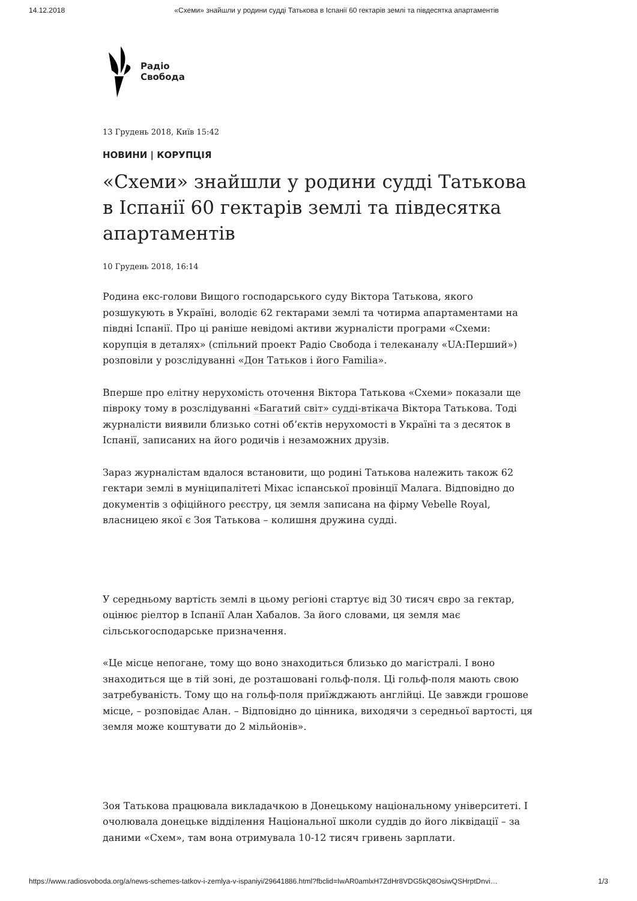14.12.2018 «Схеми» знайшли у родини судді Татькова в Іспанії 60 гектарів землі та півдесятка апартаментів
Радіо
Свобода
13 Грудень 2018, Київ 15:42
НОВИНИ | КОРУПЦІЯ
«Схеми» знайшли у родини судді Татькова в Іспанії 60 гектарів землі та півдесятка апартаментів
10 Грудень 2018, 16:14
Родина екс-голови Вищого господарського суду Віктора Татькова, якого розшукують в Україні, володіє 62 гектарами землі та чотирма апартаментами на півдні Іспанії. Про ці раніше невідомі активи журналісти програми «Схеми: корупція в деталях» (спільний проект Радіо Свобода і телеканалу «UA:Перший») розповіли у розслідуванні «Дон Татьков і його Familia».
Вперше про елітну нерухомість оточення Віктора Татькова «Схеми» показали ще півроку тому в розслідуванні «Багатий світ» судді-втікача Віктора Татькова. Тоді журналісти виявили близько сотні об’єктів нерухомості в Україні та з десяток в Іспанії, записаних на його родичів і незаможних друзів.
Зараз журналістам вдалося встановити, що родині Татькова належить також 62 гектари землі в муніципалітеті Міхас іспанської провінції Малага. Відповідно до документів з офіційного реєстру, ця земля записана на фірму Vebelle Royal, власницею якої є Зоя Татькова – колишня дружина судді.
У середньому вартість землі в цьому регіоні стартує від 30 тисяч євро за гектар, оцінює ріелтор в Іспанії Алан Хабалов. За його словами, ця земля має сільськогосподарське призначення.
«Це місце непогане, тому що воно знаходиться близько до магістралі. І воно знаходиться ще в тій зоні, де розташовані гольф-поля. Ці гольф-поля мають свою затребуваність. Тому що на гольф-поля приїжджають англійці. Це завжди грошове місце, – розповідає Алан. – Відповідно до цінника, виходячи з середньої вартості, ця земля може коштувати до 2 мільйонів».
Зоя Татькова працювала викладачкою в Донецькому національному університеті. І очолювала донецьке відділення Національної школи суддів до його ліквідації – за даними «Схем», там вона отримувала 10-12 тисяч гривень зарплати.
https://www.radiosvoboda.org/a/news-schemes-tatkov-i-zemlya-v-ispaniyi/29641886.html?fbclid=IwAR0amlxH7ZdHr8VDG5kQ8OsiwQSHrptDnvi…
1/3